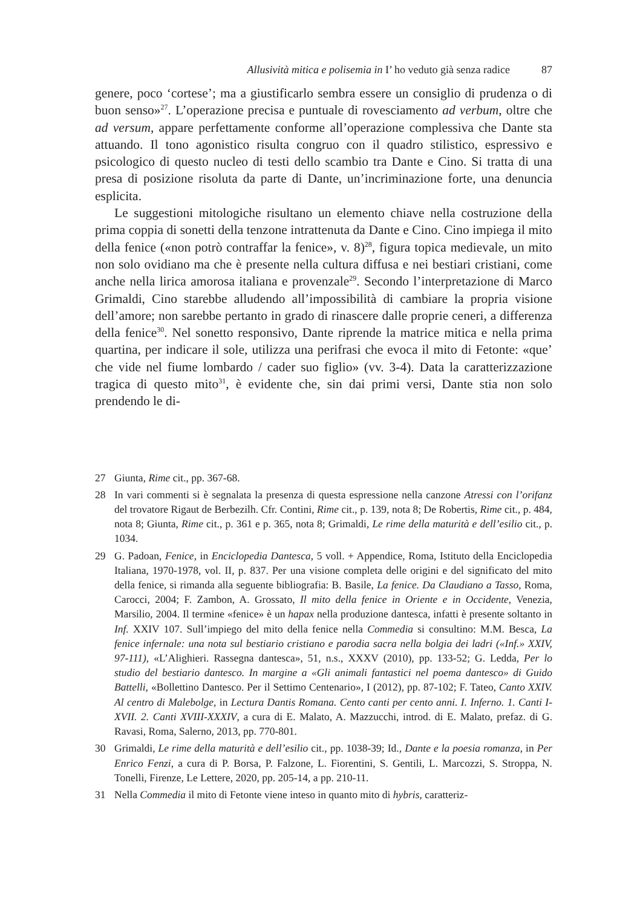Allusività mitica e polisemia in I’ ho veduto già senza radice 87
genere, poco ‘cortese’; ma a giustificarlo sembra essere un consiglio di prudenza o di buon senso»<sup>27</sup>. L’operazione precisa e puntuale di rovesciamento ad verbum, oltre che ad versum, appare perfettamente conforme all’operazione complessiva che Dante sta attuando. Il tono agonistico risulta congruo con il quadro stilistico, espressivo e psicologico di questo nucleo di testi dello scambio tra Dante e Cino. Si tratta di una presa di posizione risoluta da parte di Dante, un’incriminazione forte, una denuncia esplicita.
Le suggestioni mitologiche risultano un elemento chiave nella costruzione della prima coppia di sonetti della tenzone intrattenuta da Dante e Cino. Cino impiega il mito della fenice («non potrò contraffar la fenice», v. 8)<sup>28</sup>, figura topica medievale, un mito non solo ovidiano ma che è presente nella cultura diffusa e nei bestiari cristiani, come anche nella lirica amorosa italiana e provenzale<sup>29</sup>. Secondo l’interpretazione di Marco Grimaldi, Cino starebbe alludendo all’impossibilità di cambiare la propria visione dell’amore; non sarebbe pertanto in grado di rinascere dalle proprie ceneri, a differenza della fenice<sup>30</sup>. Nel sonetto responsivo, Dante riprende la matrice mitica e nella prima quartina, per indicare il sole, utilizza una perifrasi che evoca il mito di Fetonte: «que’ che vide nel fiume lombardo / cader suo figlio» (vv. 3-4). Data la caratterizzazione tragica di questo mito<sup>31</sup>, è evidente che, sin dai primi versi, Dante stia non solo prendendo le di-
27 Giunta, Rime cit., pp. 367-68.
28 In vari commenti si è segnalata la presenza di questa espressione nella canzone Atressi con l’orifanz del trovatore Rigaut de Berbezilh. Cfr. Contini, Rime cit., p. 139, nota 8; De Robertis, Rime cit., p. 484, nota 8; Giunta, Rime cit., p. 361 e p. 365, nota 8; Grimaldi, Le rime della maturità e dell’esilio cit., p. 1034.
29 G. Padoan, Fenice, in Enciclopedia Dantesca, 5 voll. + Appendice, Roma, Istituto della Enciclopedia Italiana, 1970-1978, vol. II, p. 837. Per una visione completa delle origini e del significato del mito della fenice, si rimanda alla seguente bibliografia: B. Basile, La fenice. Da Claudiano a Tasso, Roma, Carocci, 2004; F. Zambon, A. Grossato, Il mito della fenice in Oriente e in Occidente, Venezia, Marsilio, 2004. Il termine «fenice» è un hapax nella produzione dantesca, infatti è presente soltanto in Inf. XXIV 107. Sull’impiego del mito della fenice nella Commedia si consultino: M.M. Besca, La fenice infernale: una nota sul bestiario cristiano e parodia sacra nella bolgia dei ladri («Inf.» XXIV, 97-111), «L’Alighieri. Rassegna dantesca», 51, n.s., XXXV (2010), pp. 133-52; G. Ledda, Per lo studio del bestiario dantesco. In margine a «Gli animali fantastici nel poema dantesco» di Guido Battelli, «Bollettino Dantesco. Per il Settimo Centenario», I (2012), pp. 87-102; F. Tateo, Canto XXIV. Al centro di Malebolge, in Lectura Dantis Romana. Cento canti per cento anni. I. Inferno. 1. Canti I-XVII. 2. Canti XVIII-XXXIV, a cura di E. Malato, A. Mazzucchi, introd. di E. Malato, prefaz. di G. Ravasi, Roma, Salerno, 2013, pp. 770-801.
30 Grimaldi, Le rime della maturità e dell’esilio cit., pp. 1038-39; Id., Dante e la poesia romanza, in Per Enrico Fenzi, a cura di P. Borsa, P. Falzone, L. Fiorentini, S. Gentili, L. Marcozzi, S. Stroppa, N. Tonelli, Firenze, Le Lettere, 2020, pp. 205-14, a pp. 210-11.
31 Nella Commedia il mito di Fetonte viene inteso in quanto mito di hybris, caratteriz-